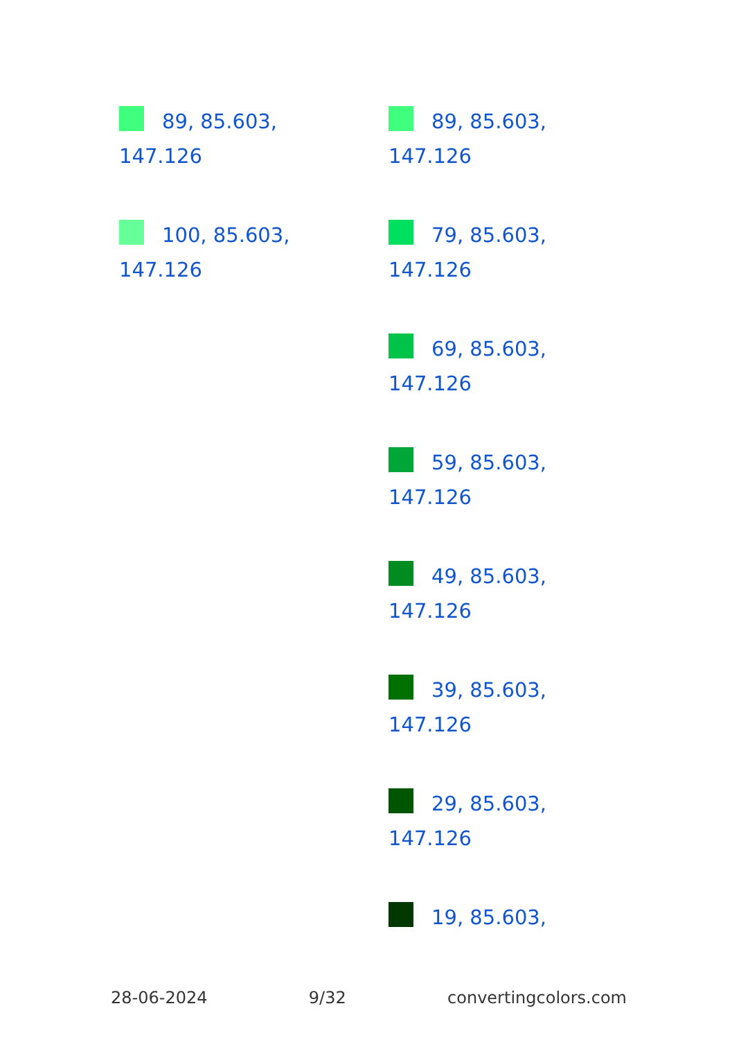89, 85.603, 147.126
100, 85.603, 147.126
89, 85.603, 147.126
79, 85.603, 147.126
69, 85.603, 147.126
59, 85.603, 147.126
49, 85.603, 147.126
39, 85.603, 147.126
29, 85.603, 147.126
19, 85.603,
28-06-2024 9/32 convertingcolors.com